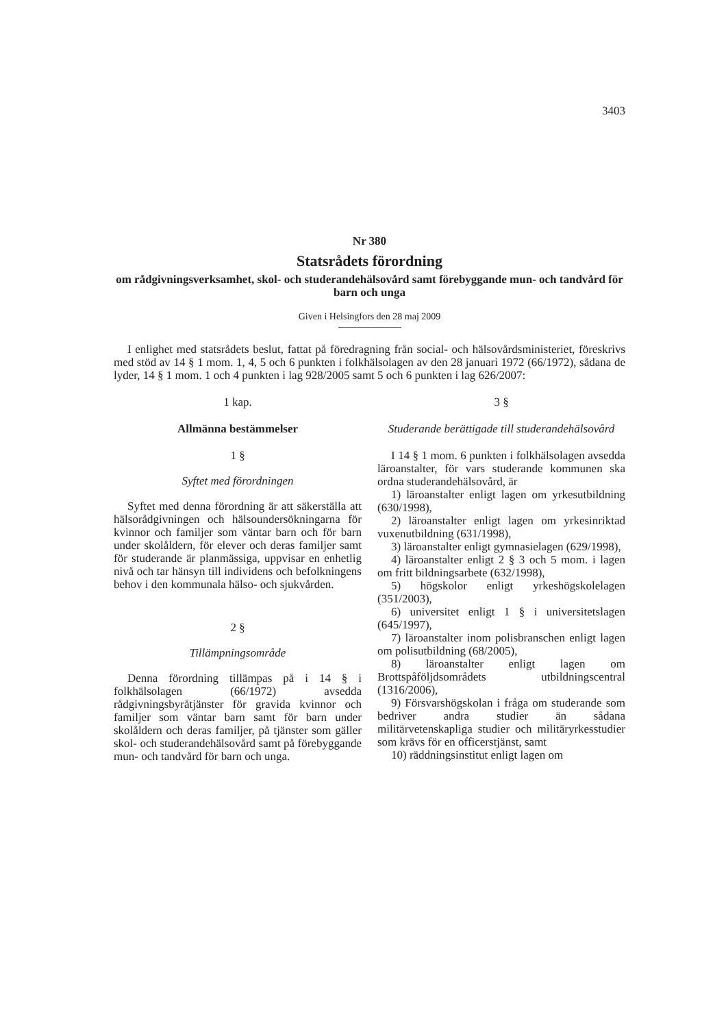3403
Nr 380
Statsrådets förordning
om rådgivningsverksamhet, skol- och studerandehälsovård samt förebyggande mun- och tandvård för barn och unga
Given i Helsingfors den 28 maj 2009
I enlighet med statsrådets beslut, fattat på föredragning från social- och hälsovårdsministeriet, föreskrivs med stöd av 14 § 1 mom. 1, 4, 5 och 6 punkten i folkhälsolagen av den 28 januari 1972 (66/1972), sådana de lyder, 14 § 1 mom. 1 och 4 punkten i lag 928/2005 samt 5 och 6 punkten i lag 626/2007:
1 kap.
Allmänna bestämmelser
1 §
Syftet med förordningen
Syftet med denna förordning är att säkerställa att hälsorådgivningen och hälsoundersökningarna för kvinnor och familjer som väntar barn och för barn under skolåldern, för elever och deras familjer samt för studerande är planmässiga, uppvisar en enhetlig nivå och tar hänsyn till individens och befolkningens behov i den kommunala hälso- och sjukvården.
2 §
Tillämpningsområde
Denna förordning tillämpas på i 14 § i folkhälsolagen (66/1972) avsedda rådgivningsbyråtjänster för gravida kvinnor och familjer som väntar barn samt för barn under skolåldern och deras familjer, på tjänster som gäller skol- och studerandehälsovård samt på förebyggande mun- och tandvård för barn och unga.
3 §
Studerande berättigade till studerandehälsovård
I 14 § 1 mom. 6 punkten i folkhälsolagen avsedda läroanstalter, för vars studerande kommunen ska ordna studerandehälsovård, är
1) läroanstalter enligt lagen om yrkesutbildning (630/1998),
2) läroanstalter enligt lagen om yrkesinriktad vuxenutbildning (631/1998),
3) läroanstalter enligt gymnasielagen (629/1998),
4) läroanstalter enligt 2 § 3 och 5 mom. i lagen om fritt bildningsarbete (632/1998),
5) högskolor enligt yrkeshögskolelagen (351/2003),
6) universitet enligt 1 § i universitetslagen (645/1997),
7) läroanstalter inom polisbranschen enligt lagen om polisutbildning (68/2005),
8) läroanstalter enligt lagen om Brottspåföljdsområdets utbildningscentral (1316/2006),
9) Försvarshögskolan i fråga om studerande som bedriver andra studier än sådana militärvetenskapliga studier och militäryrkesstudier som krävs för en officerstjänst, samt
10) räddningsinstitut enligt lagen om